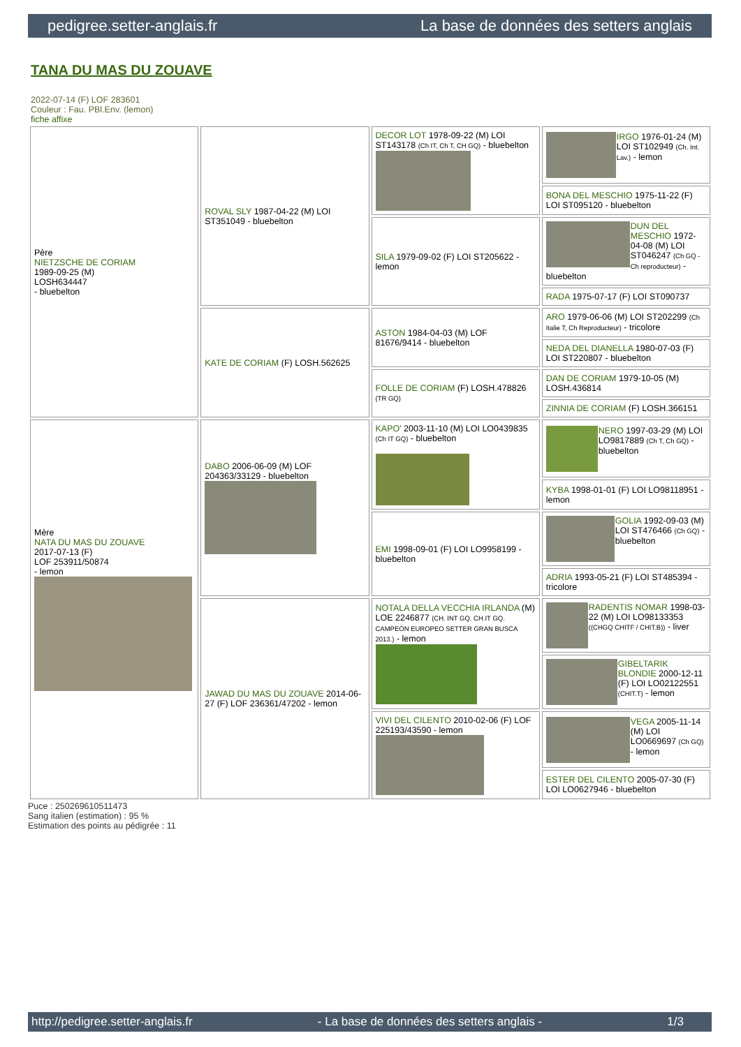pedigree.setter-anglais.fr La base de données des setters anglais
TANA DU MAS DU ZOUAVE
2022-07-14 (F) LOF 283601
Couleur : Fau. PBl.Env. (lemon)
fiche affixe
| Père NIETZSCHE DE CORIAM 1989-09-25 (M) LOSH634447 - bluebelton | ROVAL SLY 1987-04-22 (M) LOI ST351049 - bluebelton | DECOR LOT 1978-09-22 (M) LOI ST143178 (Ch IT, Ch T, CH GQ) - bluebelton | IRGO 1976-01-24 (M) LOI ST102949 (Ch. Int. Lav.) - lemon |
| | | | BONA DEL MESCHIO 1975-11-22 (F) LOI ST095120 - bluebelton |
| | | SILA 1979-09-02 (F) LOI ST205622 - lemon | DUN DEL MESCHIO 1972-04-08 (M) LOI ST046247 (Ch GQ - Ch reproducteur) - bluebelton |
| | | | RADA 1975-07-17 (F) LOI ST090737 |
| | KATE DE CORIAM (F) LOSH.562625 | ASTON 1984-04-03 (M) LOF 81676/9414 - bluebelton | ARO 1979-06-06 (M) LOI ST202299 (Ch Italie T, Ch Reproducteur) - tricolore |
| | | | NEDA DEL DIANELLA 1980-07-03 (F) LOI ST220807 - bluebelton |
| | | FOLLE DE CORIAM (F) LOSH.478826 (TR GQ) | DAN DE CORIAM 1979-10-05 (M) LOSH.436814 |
| | | | ZINNIA DE CORIAM (F) LOSH.366151 |
| Mère NATA DU MAS DU ZOUAVE 2017-07-13 (F) LOF 253911/50874 - lemon | DABO 2006-06-09 (M) LOF 204363/33129 - bluebelton | KAPO' 2003-11-10 (M) LOI LO0439835 (Ch IT GQ) - bluebelton | NERO 1997-03-29 (M) LOI LO9817889 (Ch T, Ch GQ) - bluebelton |
| | | | KYBA 1998-01-01 (F) LOI LO98118951 - lemon |
| | | EMI 1998-09-01 (F) LOI LO9958199 - bluebelton | GOLIA 1992-09-03 (M) LOI ST476466 (Ch GQ) - bluebelton |
| | | | ADRIA 1993-05-21 (F) LOI ST485394 - tricolore |
| | JAWAD DU MAS DU ZOUAVE 2014-06-27 (F) LOF 236361/47202 - lemon | NOTALA DELLA VECCHIA IRLANDA (M) LOE 2246877 (CH. INT GQ. CH.IT GQ. CAMPEON EUROPEO SETTER GRAN BUSCA 2013.) - lemon | RADENTIS NOMAR 1998-03-22 (M) LOI LO98133353 ((CHGQ CHITF / CHIT.B)) - liver |
| | | | GIBELTARIK BLONDIE 2000-12-11 (F) LOI LO02122551 (CHIT.T) - lemon |
| | | VIVI DEL CILENTO 2010-02-06 (F) LOF 225193/43590 - lemon | VEGA 2005-11-14 (M) LOI LO0669697 (Ch GQ) - lemon |
| | | | ESTER DEL CILENTO 2005-07-30 (F) LOI LO0627946 - bluebelton |
Puce : 250269610511473
Sang italien (estimation) : 95 %
Estimation des points au pédigrée : 11
http://pedigree.setter-anglais.fr - La base de données des setters anglais - 1/3